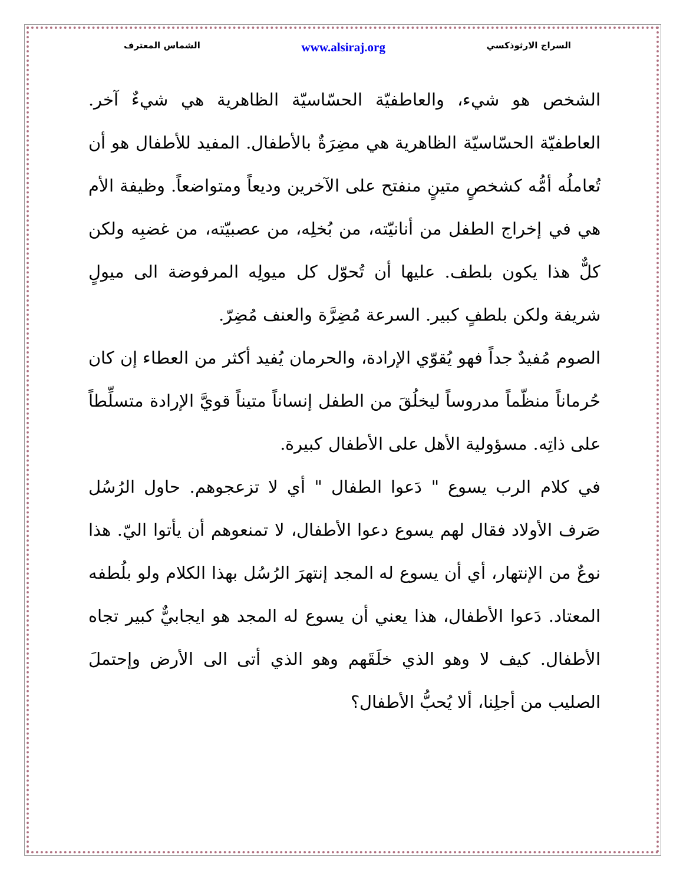السراج الارثوذكسي www.alsiraj.org الشماس المعترف
الشخص هو شيء، والعاطفيّة الحسّاسيّة الظاهرية هي شيءٌ آخر. العاطفيّة الحسّاسيّة الظاهرية هي مضِرَةٌ بالأطفال. المفيد للأطفال هو أن تُعاملُه أمُّه كشخصٍ متينٍ منفتح على الآخرين وديعاً ومتواضعاً. وظيفة الأم هي في إخراج الطفل من أنانيّته، من بُخلِه، من عصبيّته، من غضبِه ولكن كلٌّ هذا يكون بلطف. عليها أن تُحوّل كل ميولِه المرفوضة الى ميولٍ شريفة ولكن بلطفٍ كبير. السرعة مُضِرَّة والعنف مُضِرّ.
الصوم مُفيدٌ جداً فهو يُقوّي الإرادة، والحرمان يُفيد أكثر من العطاء إن كان حُرماناً منظّماً مدروساً ليخلُقَ من الطفل إنساناً متيناً قويَّ الإرادة متسلِّطاً على ذاتِه. مسؤولية الأهل على الأطفال كبيرة.
في كلام الرب يسوع " دَعوا الطفال " أي لا تزعجوهم. حاول الرُسُل صَرف الأولاد فقال لهم يسوع دعوا الأطفال، لا تمنعوهم أن يأتوا اليّ. هذا نوعٌ من الإنتهار، أي أن يسوع له المجد إنتهرَ الرُسُل بهذا الكلام ولو بلُطفه المعتاد. دَعوا الأطفال، هذا يعني أن يسوع له المجد هو ايجابيٌّ كبير تجاه الأطفال. كيف لا وهو الذي خلَقَهم وهو الذي أتى الى الأرض وإحتملَ الصليب من أجلِنا، ألا يُحبُّ الأطفال؟